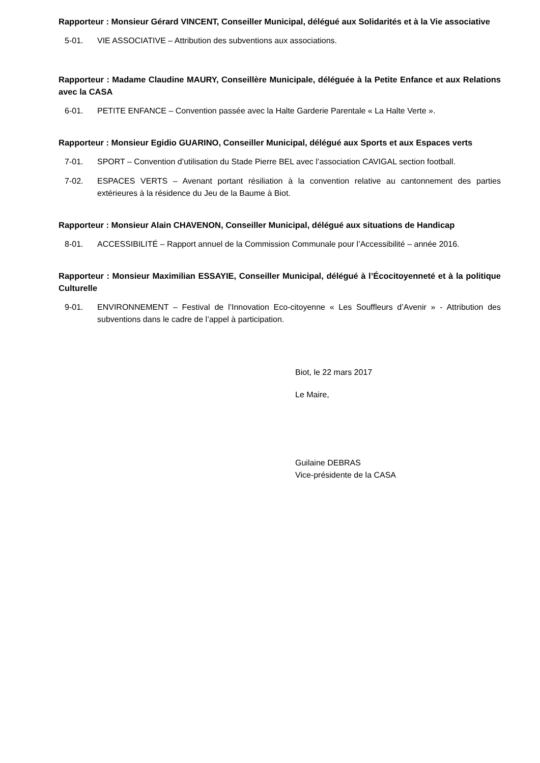Rapporteur : Monsieur Gérard VINCENT, Conseiller Municipal, délégué aux Solidarités et à la Vie associative
5-01. VIE ASSOCIATIVE – Attribution des subventions aux associations.
Rapporteur : Madame Claudine MAURY, Conseillère Municipale, déléguée à la Petite Enfance et aux Relations avec la CASA
6-01. PETITE ENFANCE – Convention passée avec la Halte Garderie Parentale « La Halte Verte ».
Rapporteur : Monsieur Egidio GUARINO, Conseiller Municipal, délégué aux Sports et aux Espaces verts
7-01. SPORT – Convention d’utilisation du Stade Pierre BEL avec l’association CAVIGAL section football.
7-02. ESPACES VERTS – Avenant portant résiliation à la convention relative au cantonnement des parties extérieures à la résidence du Jeu de la Baume à Biot.
Rapporteur : Monsieur Alain CHAVENON, Conseiller Municipal, délégué aux situations de Handicap
8-01. ACCESSIBILITÉ – Rapport annuel de la Commission Communale pour l’Accessibilité – année 2016.
Rapporteur : Monsieur Maximilian ESSAYIE, Conseiller Municipal, délégué à l’Écocitoyenneté et à la politique Culturelle
9-01. ENVIRONNEMENT – Festival de l’Innovation Eco-citoyenne « Les Souffleurs d’Avenir » - Attribution des subventions dans le cadre de l’appel à participation.
Biot, le 22 mars 2017
Le Maire,
Guilaine DEBRAS
Vice-présidente de la CASA